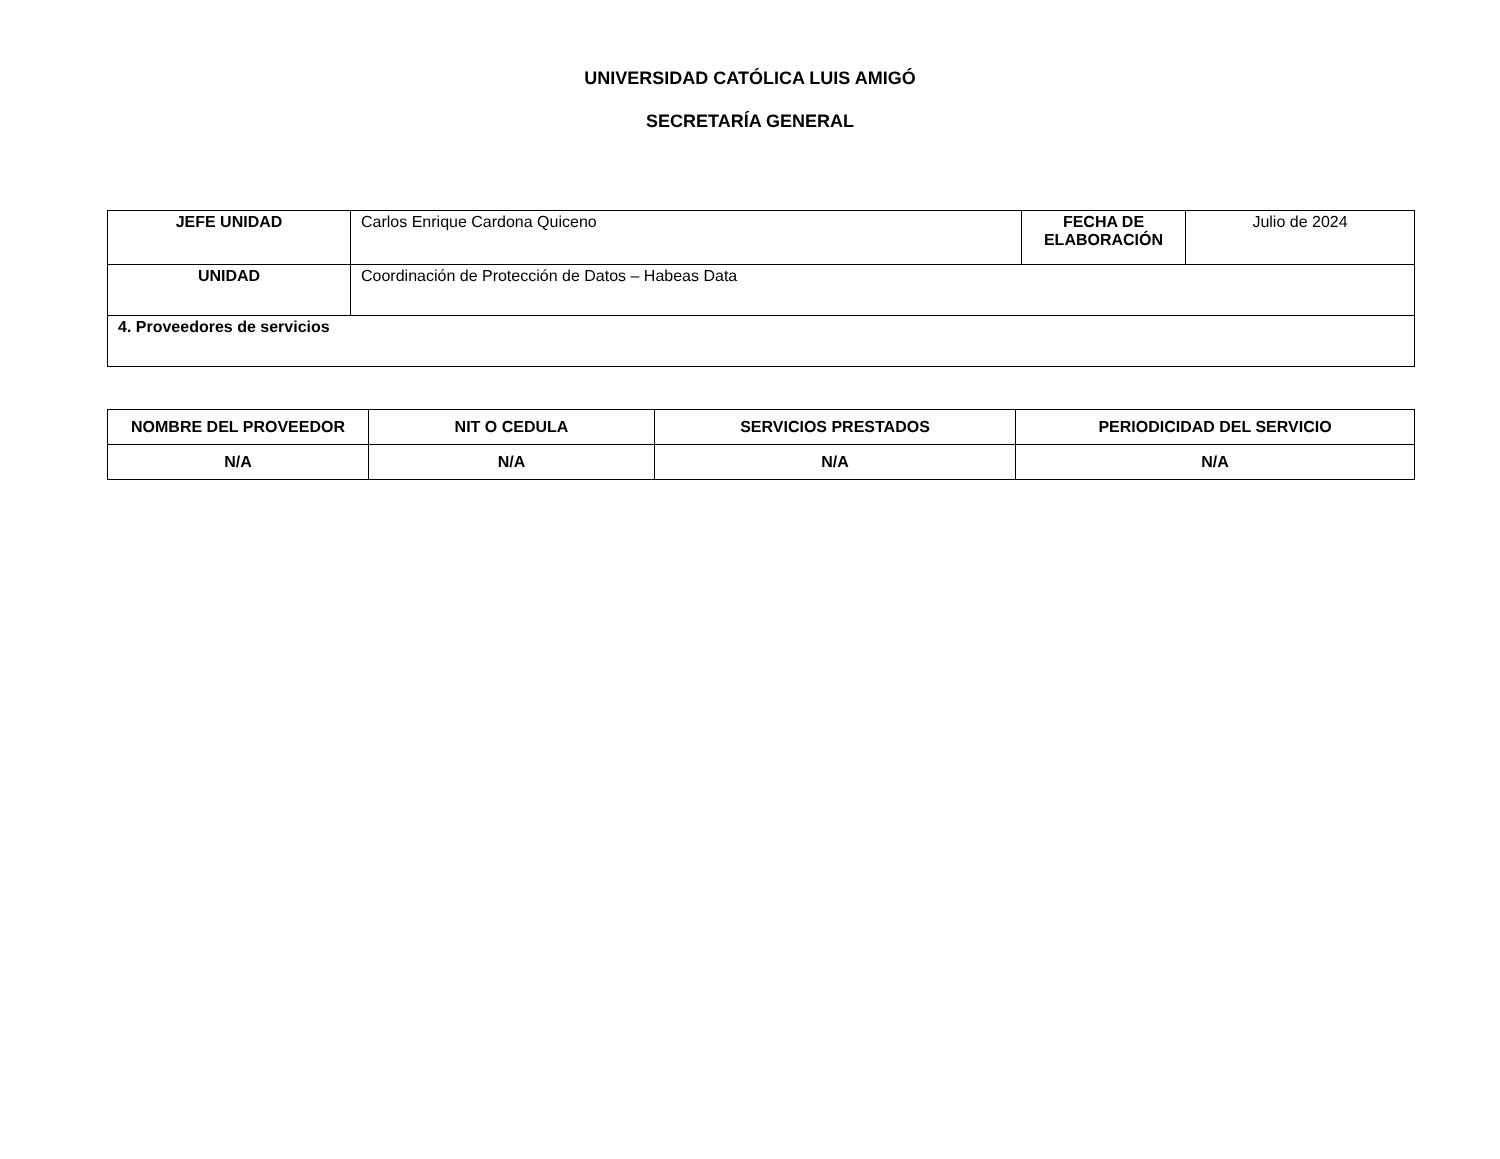UNIVERSIDAD CATÓLICA LUIS AMIGÓ
SECRETARÍA GENERAL
| JEFE UNIDAD | Carlos Enrique Cardona Quiceno | FECHA DE ELABORACIÓN | Julio de 2024 |
| UNIDAD | Coordinación de Protección de Datos – Habeas Data | | |
| 4. Proveedores de servicios | | | |
| NOMBRE DEL PROVEEDOR | NIT O CEDULA | SERVICIOS PRESTADOS | PERIODICIDAD DEL SERVICIO |
| --- | --- | --- | --- |
| N/A | N/A | N/A | N/A |